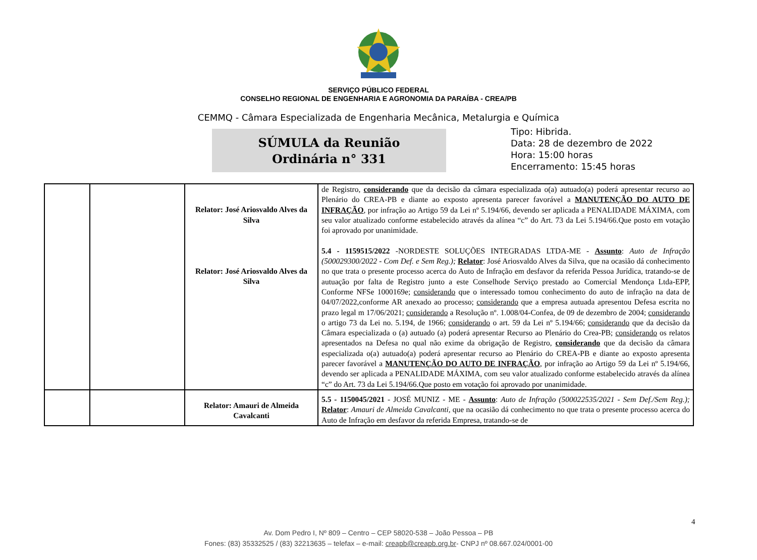SERVIÇO PÚBLICO FEDERAL
CONSELHO REGIONAL DE ENGENHARIA E AGRONOMIA DA PARAÍBA - CREA/PB
CEMMQ - Câmara Especializada de Engenharia Mecânica, Metalurgia e Química
SÚMULA da Reunião
Ordinária n° 331
Tipo: Hibrida.
Data: 28 de dezembro de 2022
Hora: 15:00 horas
Encerramento: 15:45 horas
| | | Relator: José Ariosvaldo Alves da Silva Relator: José Ariosvaldo Alves da Silva | de Registro, considerando que da decisão da câmara especializada o(a) autuado(a) poderá apresentar recurso ao Plenário do CREA-PB e diante ao exposto apresenta parecer favorável a MANUTENÇÃO DO AUTO DE INFRAÇÃO , por infração ao Artigo 59 da Lei nº 5.194/66, devendo ser aplicada a PENALIDADE MÁXIMA, com seu valor atualizado conforme estabelecido através da alínea “c” do Art. 73 da Lei 5.194/66.Que posto em votação foi aprovado por unanimidade. 5.4 - 1159515/2022 -NORDESTE SOLUÇÕES INTEGRADAS LTDA-ME - Assunto : Auto de Infração (500029300/2022 - Com Def. e Sem Reg.); Relator : José Ariosvaldo Alves da Silva, que na ocasião dá conhecimento no que trata o presente processo acerca do Auto de Infração em desfavor da referida Pessoa Jurídica, tratando-se de autuação por falta de Registro junto a este Conselhode Serviço prestado ao Comercial Mendonça Ltda-EPP, Conforme NFSe 1000169e; considerando que o interessado tomou conhecimento do auto de infração na data de 04/07/2022,conforme AR anexado ao processo; considerando que a empresa autuada apresentou Defesa escrita no prazo legal m 17/06/2021; considerando a Resolução nº. 1.008/04-Confea, de 09 de dezembro de 2004; considerando o artigo 73 da Lei no. 5.194, de 1966; considerando o art. 59 da Lei nº 5.194/66; considerando que da decisão da Câmara especializada o (a) autuado (a) poderá apresentar Recurso ao Plenário do Crea-PB; considerando os relatos apresentados na Defesa no qual não exime da obrigação de Registro, considerando que da decisão da câmara especializada o(a) autuado(a) poderá apresentar recurso ao Plenário do CREA-PB e diante ao exposto apresenta parecer favorável a MANUTENÇÃO DO AUTO DE INFRAÇÃO , por infração ao Artigo 59 da Lei nº 5.194/66, devendo ser aplicada a PENALIDADE MÁXIMA, com seu valor atualizado conforme estabelecido através da alínea “c” do Art. 73 da Lei 5.194/66.Que posto em votação foi aprovado por unanimidade. |
| | | Relator: Amauri de Almeida Cavalcanti | 5.5 - 1150045/2021 - JOSÉ MUNIZ - ME - Assunto : Auto de Infração (500022535/2021 - Sem Def./Sem Reg.); Relator : Amauri de Almeida Cavalcanti, que na ocasião dá conhecimento no que trata o presente processo acerca do Auto de Infração em desfavor da referida Empresa, tratando-se de |
4
Av. Dom Pedro I, Nº 809 – Centro – CEP 58020-538 – João Pessoa – PB
Fones: (83) 35332525 / (83) 32213635 – telefax – e-mail: creapb@creapb.org.br- CNPJ nº 08.667.024/0001-00